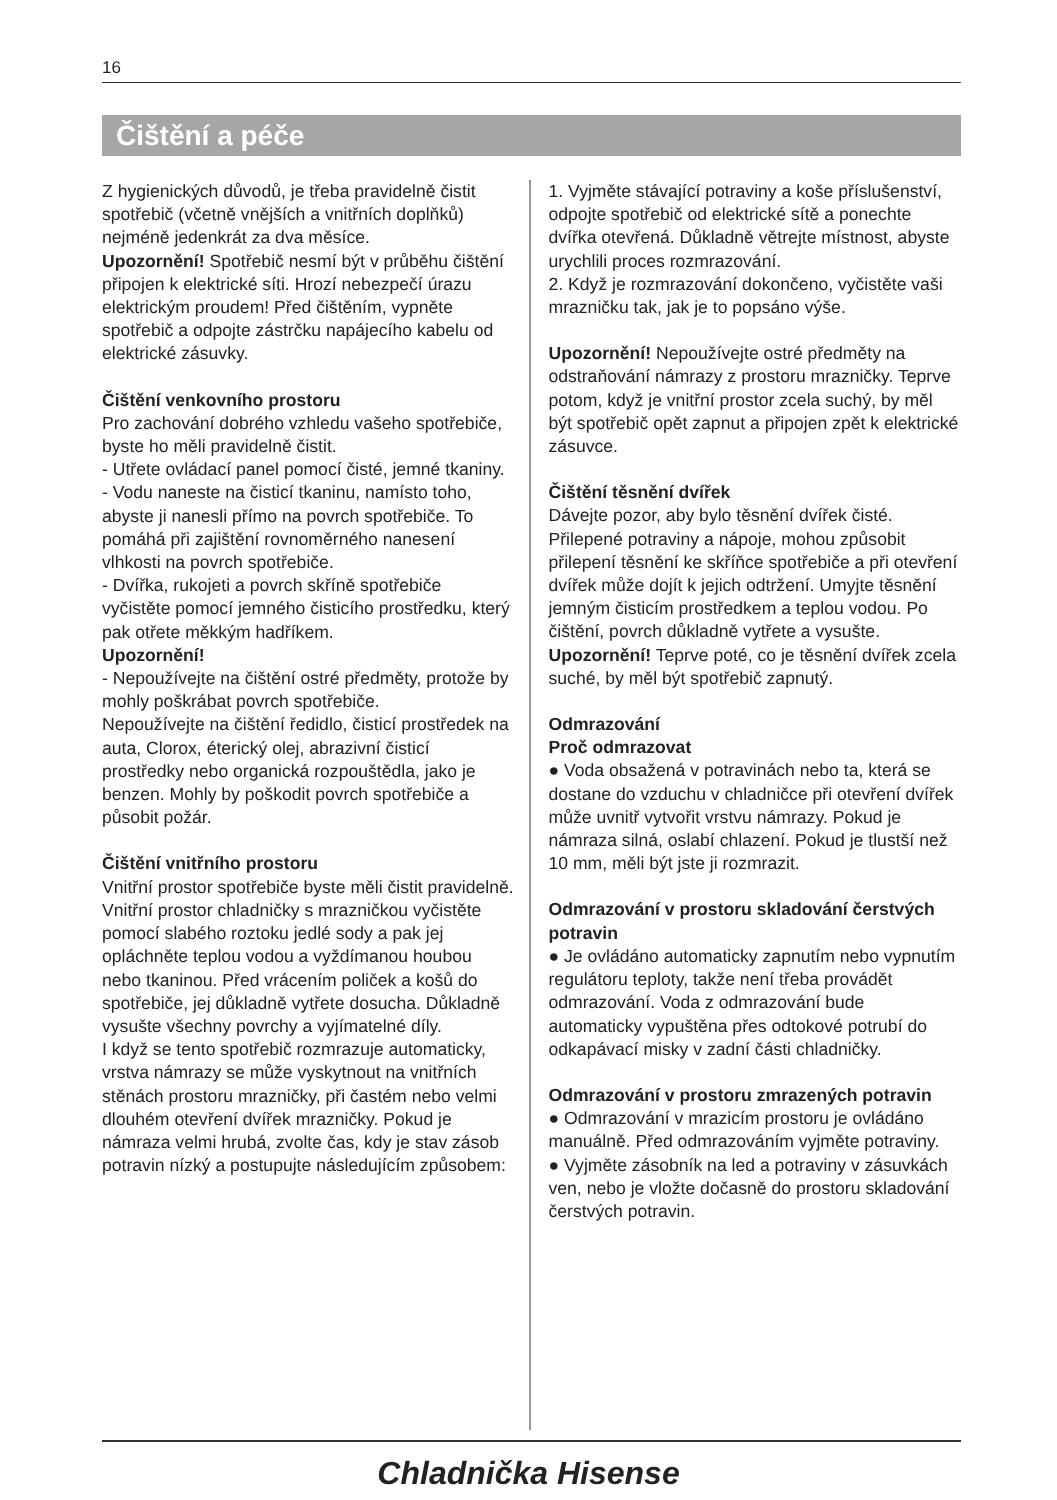16
Čištění a péče
Z hygienických důvodů, je třeba pravidelně čistit spotřebič (včetně vnějších a vnitřních doplňků) nejméně jedenkrát za dva měsíce.
Upozornění! Spotřebič nesmí být v průběhu čištění připojen k elektrické síti. Hrozí nebezpečí úrazu elektrickým proudem! Před čištěním, vypněte spotřebič a odpojte zástrčku napájecího kabelu od elektrické zásuvky.
Čištění venkovního prostoru
Pro zachování dobrého vzhledu vašeho spotřebiče, byste ho měli pravidelně čistit.
- Utřete ovládací panel pomocí čisté, jemné tkaniny.
- Vodu naneste na čisticí tkaninu, namísto toho, abyste ji nanesli přímo na povrch spotřebiče. To pomáhá při zajištění rovnoměrného nanesení vlhkosti na povrch spotřebiče.
- Dvířka, rukojeti a povrch skříně spotřebiče vyčistěte pomocí jemného čisticího prostředku, který pak otřete měkkým hadříkem.
Upozornění!
- Nepoužívejte na čištění ostré předměty, protože by mohly poškrábat povrch spotřebiče.
Nepoužívejte na čištění ředidlo, čisticí prostředek na auta, Clorox, éterický olej, abrazivní čisticí prostředky nebo organická rozpouštědla, jako je benzen. Mohly by poškodit povrch spotřebiče a působit požár.
Čištění vnitřního prostoru
Vnitřní prostor spotřebiče byste měli čistit pravidelně. Vnitřní prostor chladničky s mrazničkou vyčistěte pomocí slabého roztoku jedlé sody a pak jej opláchněte teplou vodou a vyždímanou houbou nebo tkaninou. Před vrácením poliček a košů do spotřebiče, jej důkladně vytřete dosucha. Důkladně vysušte všechny povrchy a vyjímatelné díly.
I když se tento spotřebič rozmrazuje automaticky, vrstva námrazy se může vyskytnout na vnitřních stěnách prostoru mrazničky, při častém nebo velmi dlouhém otevření dvířek mrazničky. Pokud je námraza velmi hrubá, zvolte čas, kdy je stav zásob potravin nízký a postupujte následujícím způsobem:
1. Vyjměte stávající potraviny a koše příslušenství, odpojte spotřebič od elektrické sítě a ponechte dvířka otevřená. Důkladně větrejte místnost, abyste urychlili proces rozmrazování.
2. Když je rozmrazování dokončeno, vyčistěte vaši mrazničku tak, jak je to popsáno výše.
Upozornění! Nepoužívejte ostré předměty na odstraňování námrazy z prostoru mrazničky. Teprve potom, když je vnitřní prostor zcela suchý, by měl být spotřebič opět zapnut a připojen zpět k elektrické zásuvce.
Čištění těsnění dvířek
Dávejte pozor, aby bylo těsnění dvířek čisté. Přilepené potraviny a nápoje, mohou způsobit přilepení těsnění ke skříňce spotřebiče a při otevření dvířek může dojít k jejich odtržení. Umyjte těsnění jemným čisticím prostředkem a teplou vodou. Po čištění, povrch důkladně vytřete a vysušte.
Upozornění! Teprve poté, co je těsnění dvířek zcela suché, by měl být spotřebič zapnutý.
Odmrazování
Proč odmrazovat
● Voda obsažená v potravinách nebo ta, která se dostane do vzduchu v chladničce při otevření dvířek může uvnitř vytvořit vrstvu námrazy. Pokud je námraza silná, oslabí chlazení. Pokud je tlustší než 10 mm, měli být jste ji rozmrazit.
Odmrazování v prostoru skladování čerstvých potravin
● Je ovládáno automaticky zapnutím nebo vypnutím regulátoru teploty, takže není třeba provádět odmrazování. Voda z odmrazování bude automaticky vypuštěna přes odtokové potrubí do odkapávací misky v zadní části chladničky.
Odmrazování v prostoru zmrazených potravin
● Odmrazování v mrazicím prostoru je ovládáno manuálně. Před odmrazováním vyjměte potraviny.
● Vyjměte zásobník na led a potraviny v zásuvkách ven, nebo je vložte dočasně do prostoru skladování čerstvých potravin.
Chladnička Hisense